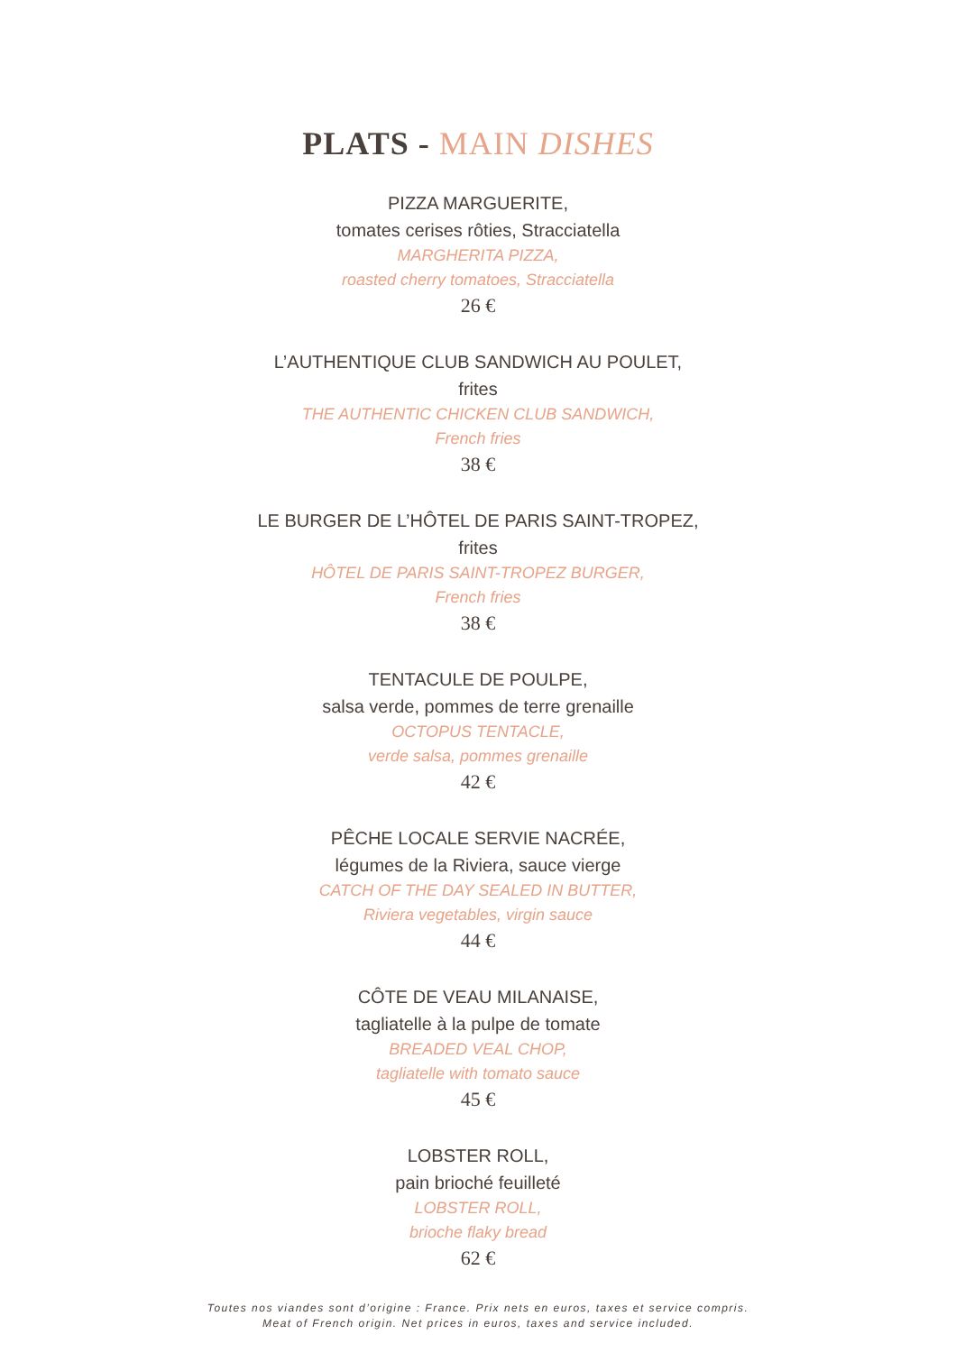PLATS - MAIN DISHES
PIZZA MARGUERITE,
tomates cerises rôties, Stracciatella
MARGHERITA PIZZA,
roasted cherry tomatoes, Stracciatella
26 €
L’AUTHENTIQUE CLUB SANDWICH AU POULET,
frites
THE AUTHENTIC CHICKEN CLUB SANDWICH,
French fries
38 €
LE BURGER DE L’HÔTEL DE PARIS SAINT-TROPEZ,
frites
HÔTEL DE PARIS SAINT-TROPEZ BURGER,
French fries
38 €
TENTACULE DE POULPE,
salsa verde, pommes de terre grenaille
OCTOPUS TENTACLE,
verde salsa, pommes grenaille
42 €
PÊCHE LOCALE SERVIE NACRÉE,
légumes de la Riviera, sauce vierge
CATCH OF THE DAY SEALED IN BUTTER,
Riviera vegetables, virgin sauce
44 €
CÔTE DE VEAU MILANAISE,
tagliatelle à la pulpe de tomate
BREADED VEAL CHOP,
tagliatelle with tomato sauce
45 €
LOBSTER ROLL,
pain brioché feuilleté
LOBSTER ROLL,
brioche flaky bread
62 €
Toutes nos viandes sont d’origine : France. Prix nets en euros, taxes et service compris.
Meat of French origin. Net prices in euros, taxes and service included.